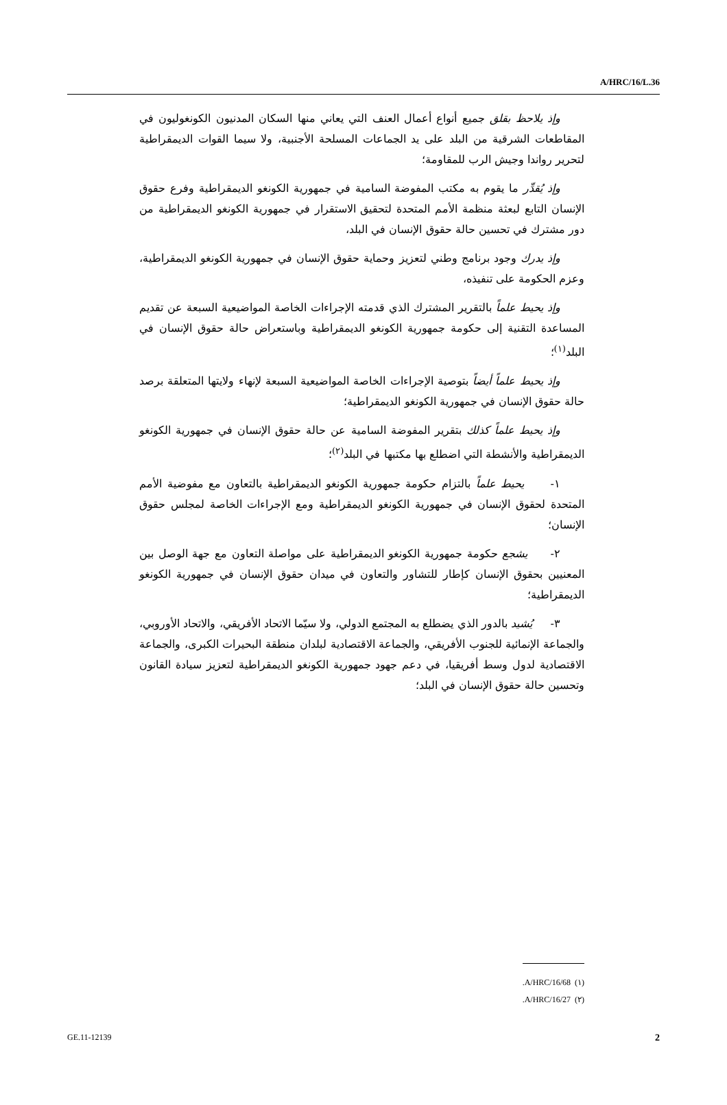A/HRC/16/L.36
وإذ يلاحظ بقلق جميع أنواع أعمال العنف التي يعاني منها السكان المدنيون الكونغوليون في المقاطعات الشرقية من البلد على يد الجماعات المسلحة الأجنبية، ولا سيما القوات الديمقراطية لتحرير رواندا وجيش الرب للمقاومة؛
وإذ يُقدِّر ما يقوم به مكتب المفوضة السامية في جمهورية الكونغو الديمقراطية وفرع حقوق الإنسان التابع لبعثة منظمة الأمم المتحدة لتحقيق الاستقرار في جمهورية الكونغو الديمقراطية من دور مشترك في تحسين حالة حقوق الإنسان في البلد،
وإذ يدرك وجود برنامج وطني لتعزيز وحماية حقوق الإنسان في جمهورية الكونغو الديمقراطية، وعزم الحكومة على تنفيذه،
وإذ يحيط علماً بالتقرير المشترك الذي قدمته الإجراءات الخاصة المواضيعية السبعة عن تقديم المساعدة التقنية إلى حكومة جمهورية الكونغو الديمقراطية وباستعراض حالة حقوق الإنسان في البلد<sup>(١)</sup>؛
وإذ يحيط علماً أيضاً بتوصية الإجراءات الخاصة المواضيعية السبعة لإنهاء ولايتها المتعلقة برصد حالة حقوق الإنسان في جمهورية الكونغو الديمقراطية؛
وإذ يحيط علماً كذلك بتقرير المفوضة السامية عن حالة حقوق الإنسان في جمهورية الكونغو الديمقراطية والأنشطة التي اضطلع بها مكتبها في البلد<sup>(٢)</sup>؛
١- يحيط علماً بالتزام حكومة جمهورية الكونغو الديمقراطية بالتعاون مع مفوضية الأمم المتحدة لحقوق الإنسان في جمهورية الكونغو الديمقراطية ومع الإجراءات الخاصة لمجلس حقوق الإنسان؛
٢- يشجع حكومة جمهورية الكونغو الديمقراطية على مواصلة التعاون مع جهة الوصل بين المعنيين بحقوق الإنسان كإطار للتشاور والتعاون في ميدان حقوق الإنسان في جمهورية الكونغو الديمقراطية؛
٣- يُشيد بالدور الذي يضطلع به المجتمع الدولي، ولا سيّما الاتحاد الأفريقي، والاتحاد الأوروبي، والجماعة الإنمائية للجنوب الأفريقي، والجماعة الاقتصادية لبلدان منطقة البحيرات الكبرى، والجماعة الاقتصادية لدول وسط أفريقيا، في دعم جهود جمهورية الكونغو الديمقراطية لتعزيز سيادة القانون وتحسين حالة حقوق الإنسان في البلد؛
(١) A/HRC/16/68.
(٢) A/HRC/16/27.
GE.11-12139 2